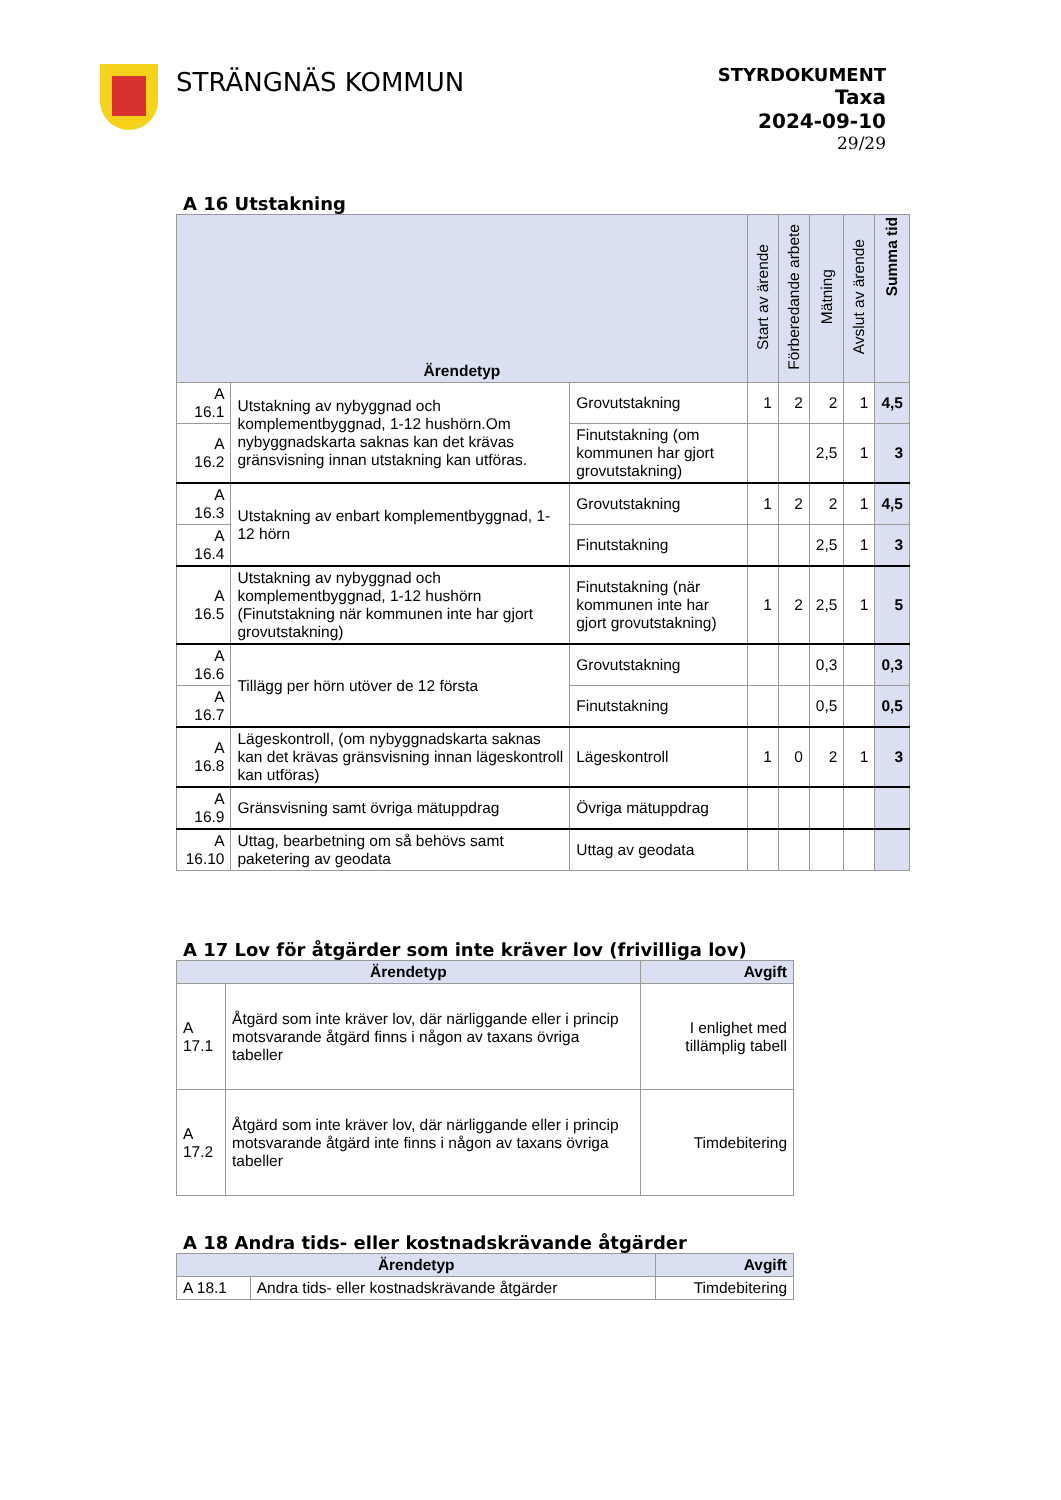STRÄNGNÄS KOMMUN
STYRDOKUMENT
Taxa
2024-09-10
29/29
A 16 Utstakning
| Ärendetyp | | | Start av ärende | Förberedande arbete | Mätning | Avslut av ärende | Summa tid |
| --- | --- | --- | --- | --- | --- | --- | --- |
| A 16.1 | Utstakning av nybyggnad och komplementbyggnad, 1-12 hushörn.Om nybyggnadskarta saknas kan det krävas gränsvisning innan utstakning kan utföras. | Grovutstakning | 1 | 2 | 2 | 1 | 4,5 |
| A 16.2 | | Finutstakning (om kommunen har gjort grovutstakning) | | | 2,5 | 1 | 3 |
| A 16.3 | Utstakning av enbart komplementbyggnad, 1-12 hörn | Grovutstakning | 1 | 2 | 2 | 1 | 4,5 |
| A 16.4 | | Finutstakning | | | 2,5 | 1 | 3 |
| A 16.5 | Utstakning av nybyggnad och komplementbyggnad, 1-12 hushörn (Finutstakning när kommunen inte har gjort grovutstakning) | Finutstakning (när kommunen inte har gjort grovutstakning) | 1 | 2 | 2,5 | 1 | 5 |
| A 16.6 | Tillägg per hörn utöver de 12 första | Grovutstakning | | | 0,3 | | 0,3 |
| A 16.7 | | Finutstakning | | | 0,5 | | 0,5 |
| A 16.8 | Lägeskontroll, (om nybyggnadskarta saknas kan det krävas gränsvisning innan lägeskontroll kan utföras) | Lägeskontroll | 1 | 0 | 2 | 1 | 3 |
| A 16.9 | Gränsvisning samt övriga mätuppdrag | Övriga mätuppdrag | | | | | |
| A 16.10 | Uttag, bearbetning om så behövs samt paketering av geodata | Uttag av geodata | | | | | |
A 17 Lov för åtgärder som inte kräver lov (frivilliga lov)
| Ärendetyp | | Avgift |
| --- | --- | --- |
| A 17.1 | Åtgärd som inte kräver lov, där närliggande eller i princip motsvarande åtgärd finns i någon av taxans övriga tabeller | I enlighet med tillämplig tabell |
| A 17.2 | Åtgärd som inte kräver lov, där närliggande eller i princip motsvarande åtgärd inte finns i någon av taxans övriga tabeller | Timdebitering |
A 18 Andra tids- eller kostnadskrävande åtgärder
| Ärendetyp | | Avgift |
| --- | --- | --- |
| A 18.1 | Andra tids- eller kostnadskrävande åtgärder | Timdebitering |